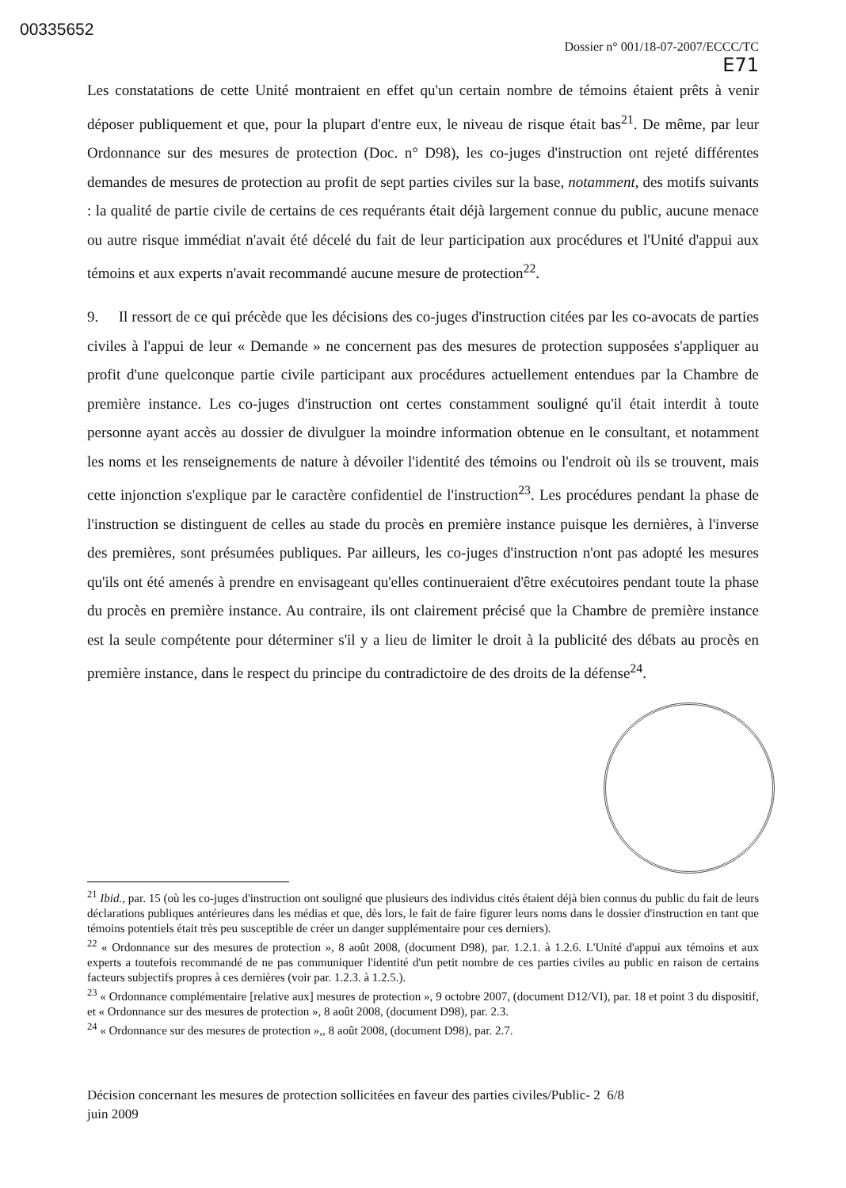00335652
Dossier n° 001/18-07-2007/ECCC/TC
E71
Les constatations de cette Unité montraient en effet qu'un certain nombre de témoins étaient prêts à venir déposer publiquement et que, pour la plupart d'entre eux, le niveau de risque était bas<sup>21</sup>. De même, par leur Ordonnance sur des mesures de protection (Doc. n° D98), les co-juges d'instruction ont rejeté différentes demandes de mesures de protection au profit de sept parties civiles sur la base, notamment, des motifs suivants : la qualité de partie civile de certains de ces requérants était déjà largement connue du public, aucune menace ou autre risque immédiat n'avait été décelé du fait de leur participation aux procédures et l'Unité d'appui aux témoins et aux experts n'avait recommandé aucune mesure de protection<sup>22</sup>.
9. Il ressort de ce qui précède que les décisions des co-juges d'instruction citées par les co-avocats de parties civiles à l'appui de leur « Demande » ne concernent pas des mesures de protection supposées s'appliquer au profit d'une quelconque partie civile participant aux procédures actuellement entendues par la Chambre de première instance. Les co-juges d'instruction ont certes constamment souligné qu'il était interdit à toute personne ayant accès au dossier de divulguer la moindre information obtenue en le consultant, et notamment les noms et les renseignements de nature à dévoiler l'identité des témoins ou l'endroit où ils se trouvent, mais cette injonction s'explique par le caractère confidentiel de l'instruction<sup>23</sup>. Les procédures pendant la phase de l'instruction se distinguent de celles au stade du procès en première instance puisque les dernières, à l'inverse des premières, sont présumées publiques. Par ailleurs, les co-juges d'instruction n'ont pas adopté les mesures qu'ils ont été amenés à prendre en envisageant qu'elles continueraient d'être exécutoires pendant toute la phase du procès en première instance. Au contraire, ils ont clairement précisé que la Chambre de première instance est la seule compétente pour déterminer s'il y a lieu de limiter le droit à la publicité des débats au procès en première instance, dans le respect du principe du contradictoire de des droits de la défense<sup>24</sup>.
<sup>21</sup> Ibid., par. 15 (où les co-juges d'instruction ont souligné que plusieurs des individus cités étaient déjà bien connus du public du fait de leurs déclarations publiques antérieures dans les médias et que, dès lors, le fait de faire figurer leurs noms dans le dossier d'instruction en tant que témoins potentiels était très peu susceptible de créer un danger supplémentaire pour ces derniers).
<sup>22</sup> « Ordonnance sur des mesures de protection », 8 août 2008, (document D98), par. 1.2.1. à 1.2.6. L'Unité d'appui aux témoins et aux experts a toutefois recommandé de ne pas communiquer l'identité d'un petit nombre de ces parties civiles au public en raison de certains facteurs subjectifs propres à ces dernières (voir par. 1.2.3. à 1.2.5.).
<sup>23</sup> « Ordonnance complémentaire [relative aux] mesures de protection », 9 octobre 2007, (document D12/VI), par. 18 et point 3 du dispositif, et « Ordonnance sur des mesures de protection », 8 août 2008, (document D98), par. 2.3.
<sup>24</sup> « Ordonnance sur des mesures de protection »,, 8 août 2008, (document D98), par. 2.7.
Décision concernant les mesures de protection sollicitées en faveur des parties civiles/Public- 2 6/8
juin 2009